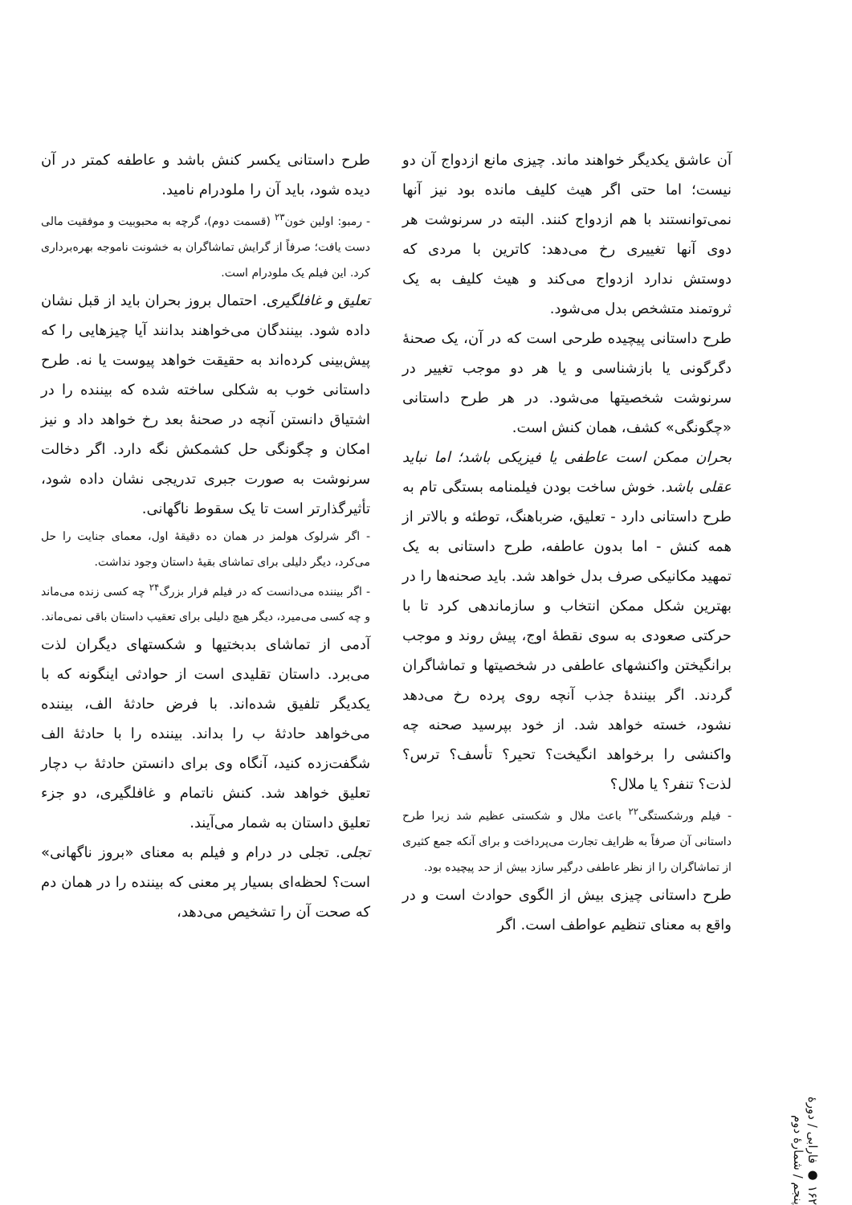آن عاشق یکدیگر خواهند ماند. چیزی مانع ازدواج آن دو نیست؛ اما حتی اگر هیث کلیف مانده بود نیز آنها نمی‌توانستند با هم ازدواج کنند. البته در سرنوشت هر دوی آنها تغییری رخ می‌دهد: کاترین با مردی که دوستش ندارد ازدواج می‌کند و هیث کلیف به یک ثروتمند متشخص بدل می‌شود.
طرح داستانی پیچیده طرحی است که در آن، یک صحنهٔ دگرگونی یا بازشناسی و یا هر دو موجب تغییر در سرنوشت شخصیتها می‌شود. در هر طرح داستانی «چگونگی» کشف، همان کنش است.
بحران ممکن است عاطفی یا فیزیکی باشد؛ اما نباید عقلی باشد. خوش ساخت بودن فیلمنامه بستگی تام به طرح داستانی دارد - تعلیق، ضرباهنگ، توطئه و بالاتر از همه کنش - اما بدون عاطفه، طرح داستانی به یک تمهید مکانیکی صرف بدل خواهد شد. باید صحنه‌ها را در بهترین شکل ممکن انتخاب و سازماندهی کرد تا با حرکتی صعودی به سوی نقطهٔ اوج، پیش روند و موجب برانگیختن واکنشهای عاطفی در شخصیتها و تماشاگران گردند. اگر بینندهٔ جذب آنچه روی پرده رخ می‌دهد نشود، خسته خواهد شد. از خود بپرسید صحنه چه واکنشی را برخواهد انگیخت؟ تحیر؟ تأسف؟ ترس؟ لذت؟ تنفر؟ یا ملال؟
- فیلم ورشکستگی<sup>۲۲</sup> باعث ملال و شکستی عظیم شد زیرا طرح داستانی آن صرفاً به ظرایف تجارت می‌پرداخت و برای آنکه جمع کثیری از تماشاگران را از نظر عاطفی درگیر سازد بیش از حد پیچیده بود.
طرح داستانی چیزی بیش از الگوی حوادث است و در واقع به معنای تنظیم عواطف است. اگر
طرح داستانی یکسر کنش باشد و عاطفه کمتر در آن دیده شود، باید آن را ملودرام نامید.
- رمبو: اولین خون<sup>۲۳</sup> (قسمت دوم)، گرچه به محبوبیت و موفقیت مالی دست یافت؛ صرفاً از گرایش تماشاگران به خشونت ناموجه بهره‌برداری کرد. این فیلم یک ملودرام است.
تعلیق و غافلگیری. احتمال بروز بحران باید از قبل نشان داده شود. بینندگان می‌خواهند بدانند آیا چیزهایی را که پیش‌بینی کرده‌اند به حقیقت خواهد پیوست یا نه. طرح داستانی خوب به شکلی ساخته شده که بیننده را در اشتیاق دانستن آنچه در صحنهٔ بعد رخ خواهد داد و نیز امکان و چگونگی حل کشمکش نگه دارد. اگر دخالت سرنوشت به صورت جبری تدریجی نشان داده شود، تأثیرگذارتر است تا یک سقوط ناگهانی.
- اگر شرلوک هولمز در همان ده دقیقهٔ اول، معمای جنایت را حل می‌کرد، دیگر دلیلی برای تماشای بقیهٔ داستان وجود نداشت.
- اگر بیننده می‌دانست که در فیلم فرار بزرگ<sup>۲۴</sup> چه کسی زنده می‌ماند و چه کسی می‌میرد، دیگر هیچ دلیلی برای تعقیب داستان باقی نمی‌ماند.
آدمی از تماشای بدبختیها و شکستهای دیگران لذت می‌برد. داستان تقلیدی است از حوادثی اینگونه که با یکدیگر تلفیق شده‌اند. با فرض حادثهٔ الف، بیننده می‌خواهد حادثهٔ ب را بداند. بیننده را با حادثهٔ الف شگفت‌زده کنید، آنگاه وی برای دانستن حادثهٔ ب دچار تعلیق خواهد شد. کنش ناتمام و غافلگیری، دو جزء تعلیق داستان به شمار می‌آیند.
تجلی. تجلی در درام و فیلم به معنای «بروز ناگهانی» است؟ لحظه‌ای بسیار پر معنی که بیننده را در همان دم که صحت آن را تشخیص می‌دهد،
۱۶۲ ● فارابی / دورهٔ پنجم / شمارهٔ دوم